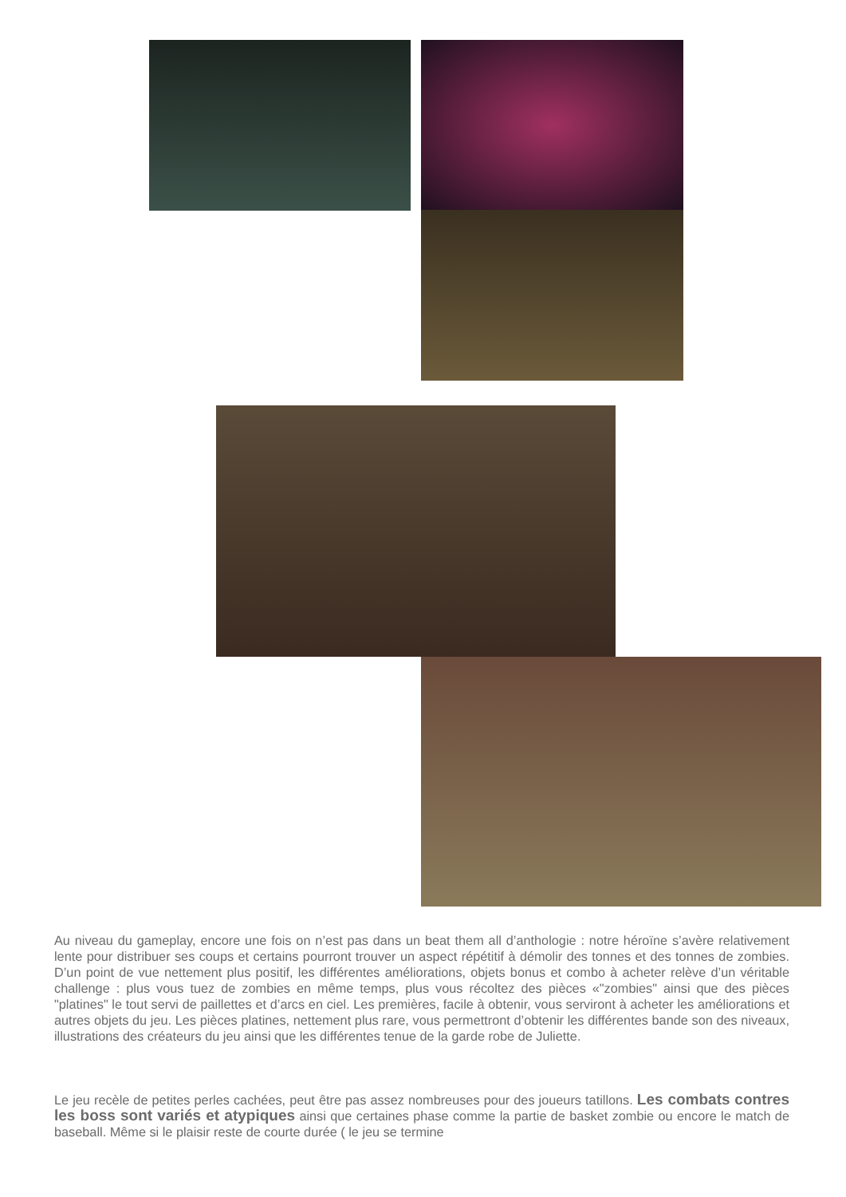Au niveau du gameplay, encore une fois on n’est pas dans un beat them all d’anthologie : notre héroïne s’avère relativement lente pour distribuer ses coups et certains pourront trouver un aspect répétitif à démolir des tonnes et des tonnes de zombies. D’un point de vue nettement plus positif, les différentes améliorations, objets bonus et combo à acheter relève d’un véritable challenge : plus vous tuez de zombies en même temps, plus vous récoltez des pièces «"zombies" ainsi que des pièces "platines" le tout servi de paillettes et d’arcs en ciel. Les premières, facile à obtenir, vous serviront à acheter les améliorations et autres objets du jeu. Les pièces platines, nettement plus rare, vous permettront d’obtenir les différentes bande son des niveaux, illustrations des créateurs du jeu ainsi que les différentes tenue de la garde robe de Juliette.
Le jeu recèle de petites perles cachées, peut être pas assez nombreuses pour des joueurs tatillons. Les combats contres les boss sont variés et atypiques ainsi que certaines phase comme la partie de basket zombie ou encore le match de baseball. Même si le plaisir reste de courte durée ( le jeu se termine